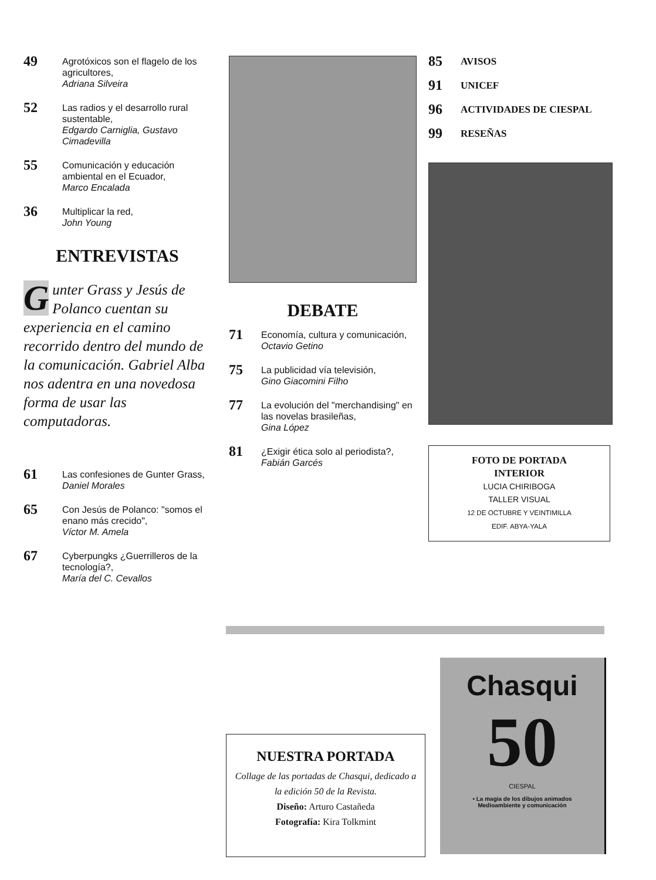49 Agrotóxicos son el flagelo de los agricultores,
Adriana Silveira
52 Las radios y el desarrollo rural sustentable,
Edgardo Carniglia, Gustavo Cimadevilla
55 Comunicación y educación ambiental en el Ecuador,
Marco Encalada
36 Multiplicar la red,
John Young
ENTREVISTAS
Gunter Grass y Jesús de Polanco cuentan su experiencia en el camino recorrido dentro del mundo de la comunicación. Gabriel Alba nos adentra en una novedosa forma de usar las computadoras.
61 Las confesiones de Gunter Grass,
Daniel Morales
65 Con Jesús de Polanco: "somos el enano más crecido",
Víctor M. Amela
67 Cyberpungks ¿Guerrilleros de la tecnología?,
María del C. Cevallos
DEBATE
71 Economía, cultura y comunicación,
Octavio Getino
75 La publicidad vía televisión,
Gino Giacomini Filho
77 La evolución del "merchandising" en las novelas brasileñas,
Gina López
81 ¿Exigir ética solo al periodista?,
Fabián Garcés
85 AVISOS
91 UNICEF
96 ACTIVIDADES DE CIESPAL
99 RESEÑAS
FOTO DE PORTADA
INTERIOR
LUCIA CHIRIBOGA
TALLER VISUAL
12 DE OCTUBRE Y VEINTIMILLA
EDIF. ABYA-YALA
NUESTRA PORTADA
Collage de las portadas de Chasqui, dedicado a la edición 50 de la Revista.
Diseño: Arturo Castañeda
Fotografía: Kira Tolkmint
Chasqui
50
CIESPAL
• La magia de los dibujos animados
Medioambiente y comunicación